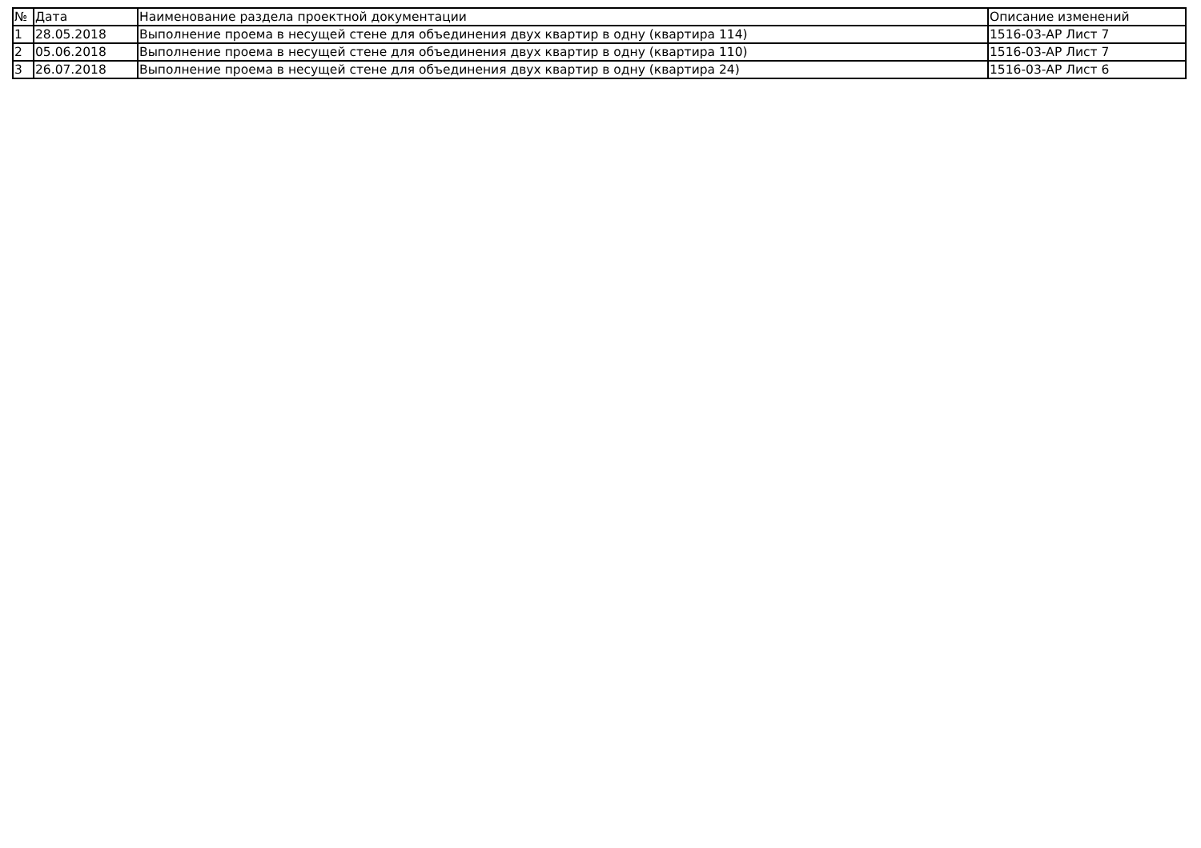| № | Дата | Наименование раздела проектной документации | Описание изменений |
| --- | --- | --- | --- |
| 1 | 28.05.2018 | Выполнение проема в несущей стене для объединения двух квартир в одну (квартира 114) | 1516-03-АР Лист 7 |
| 2 | 05.06.2018 | Выполнение проема в несущей стене для объединения двух квартир в одну (квартира 110) | 1516-03-АР Лист 7 |
| 3 | 26.07.2018 | Выполнение проема в несущей стене для объединения двух квартир в одну (квартира 24) | 1516-03-АР Лист 6 |